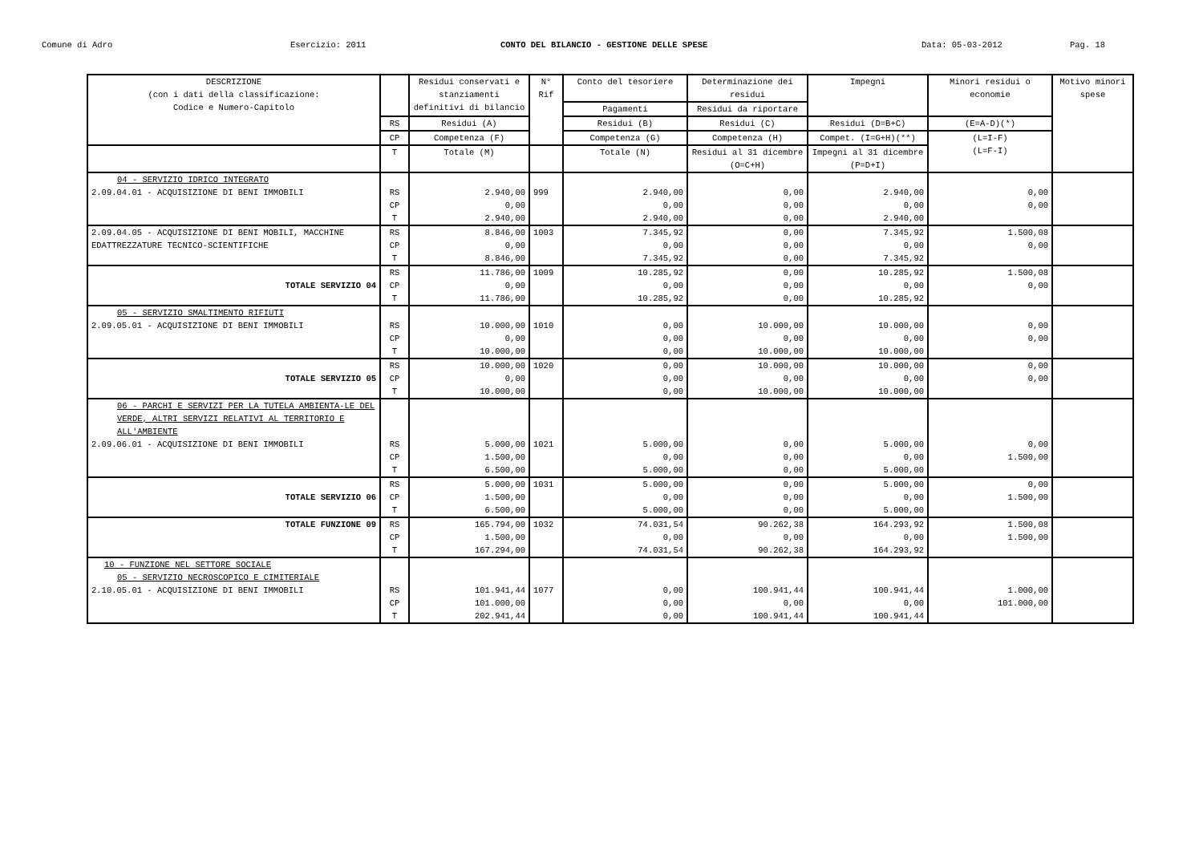Comune di Adro Esercizio: 2011 CONTO DEL BILANCIO - GESTIONE DELLE SPESE Data: 05-03-2012 Pag. 18
| DESCRIZIONE (con i dati della classificazione: Codice e Numero-Capitolo | | Residui conservati e stanziamenti definitivi di bilancio | N° Rif | Conto del tesoriere | Determinazione dei residui | Impegni | Minori residui o economie | Motivo minori spese |
| --- | --- | --- | --- | --- | --- | --- | --- | --- |
| | | | | Pagamenti | Residui da riportare | | | |
| | RS | Residui (A) | | Residui (B) | Residui (C) | Residui (D=B+C) | (E=A-D)(*) | |
| | CP | Competenza (F) | | Competenza (G) | Competenza (H) | Compet. (I=G+H)(**) | (L=I-F) (L=F-I) | |
| | T | Totale (M) | | Totale (N) | Residui al 31 dicembre (O=C+H) | Impegni al 31 dicembre (P=D+I) | | |
| 04 - SERVIZIO IDRICO INTEGRATO | | | | | | | | |
| 2.09.04.01 - ACQUISIZIONE DI BENI IMMOBILI | RS | 2.940,00 | 999 | 2.940,00 | 0,00 | 2.940,00 | 0,00 | |
| | CP | 0,00 | | 0,00 | 0,00 | 0,00 | 0,00 | |
| | T | 2.940,00 | | 2.940,00 | 0,00 | 2.940,00 | | |
| 2.09.04.05 - ACQUISIZIONE DI BENI MOBILI, MACCHINE EDATTREZZATURE TECNICO-SCIENTIFICHE | RS CP | 8.846,00 0,00 | 1003 | 7.345,92 0,00 | 0,00 0,00 | 7.345,92 0,00 | 1.500,08 0,00 | |
| | T | 8.846,00 | | 7.345,92 | 0,00 | 7.345,92 | | |
| | RS | 11.786,00 | 1009 | 10.285,92 | 0,00 | 10.285,92 | 1.500,08 | |
| TOTALE SERVIZIO 04 | CP | 0,00 | | 0,00 | 0,00 | 0,00 | 0,00 | |
| | T | 11.786,00 | | 10.285,92 | 0,00 | 10.285,92 | | |
| 05 - SERVIZIO SMALTIMENTO RIFIUTI | | | | | | | | |
| 2.09.05.01 - ACQUISIZIONE DI BENI IMMOBILI | RS | 10.000,00 | 1010 | 0,00 | 10.000,00 | 10.000,00 | 0,00 | |
| | CP | 0,00 | | 0,00 | 0,00 | 0,00 | 0,00 | |
| | T | 10.000,00 | | 0,00 | 10.000,00 | 10.000,00 | | |
| | RS | 10.000,00 | 1020 | 0,00 | 10.000,00 | 10.000,00 | 0,00 | |
| TOTALE SERVIZIO 05 | CP | 0,00 | | 0,00 | 0,00 | 0,00 | 0,00 | |
| | T | 10.000,00 | | 0,00 | 10.000,00 | 10.000,00 | | |
| 06 - PARCHI E SERVIZI PER LA TUTELA AMBIENTA-LE DEL VERDE, ALTRI SERVIZI RELATIVI AL TERRITORIO E ALL'AMBIENTE | | | | | | | | |
| 2.09.06.01 - ACQUISIZIONE DI BENI IMMOBILI | RS | 5.000,00 | 1021 | 5.000,00 | 0,00 | 5.000,00 | 0,00 | |
| | CP | 1.500,00 | | 0,00 | 0,00 | 0,00 | 1.500,00 | |
| | T | 6.500,00 | | 5.000,00 | 0,00 | 5.000,00 | | |
| | RS | 5.000,00 | 1031 | 5.000,00 | 0,00 | 5.000,00 | 0,00 | |
| TOTALE SERVIZIO 06 | CP | 1.500,00 | | 0,00 | 0,00 | 0,00 | 1.500,00 | |
| | T | 6.500,00 | | 5.000,00 | 0,00 | 5.000,00 | | |
| TOTALE FUNZIONE 09 | RS | 165.794,00 | 1032 | 74.031,54 | 90.262,38 | 164.293,92 | 1.500,08 | |
| | CP | 1.500,00 | | 0,00 | 0,00 | 0,00 | 1.500,00 | |
| | T | 167.294,00 | | 74.031,54 | 90.262,38 | 164.293,92 | | |
| 10 - FUNZIONE NEL SETTORE SOCIALE | | | | | | | | |
| 05 - SERVIZIO NECROSCOPICO E CIMITERIALE | | | | | | | | |
| 2.10.05.01 - ACQUISIZIONE DI BENI IMMOBILI | RS | 101.941,44 | 1077 | 0,00 | 100.941,44 | 100.941,44 | 1.000,00 | |
| | CP | 101.000,00 | | 0,00 | 0,00 | 0,00 | 101.000,00 | |
| | T | 202.941,44 | | 0,00 | 100.941,44 | 100.941,44 | | |